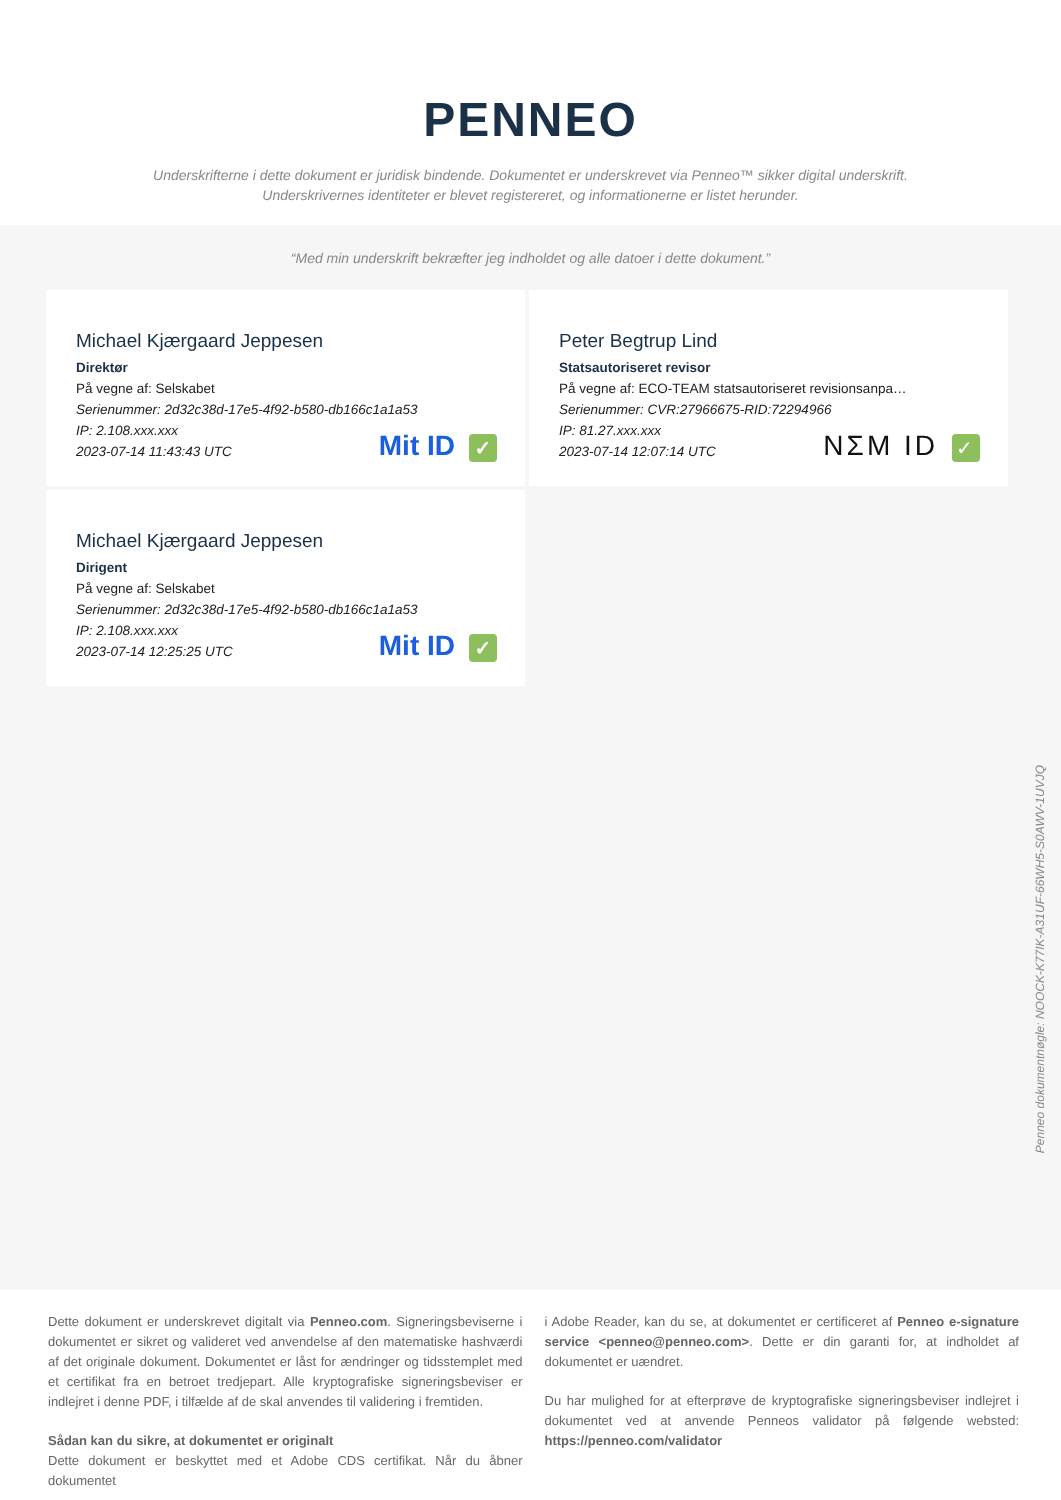PENNEO
Underskrifterne i dette dokument er juridisk bindende. Dokumentet er underskrevet via Penneo™ sikker digital underskrift.
Underskrivernes identiteter er blevet registereret, og informationerne er listet herunder.
“Med min underskrift bekræfter jeg indholdet og alle datoer i dette dokument.”
Michael Kjærgaard Jeppesen
Direktør
På vegne af: Selskabet
Serienummer: 2d32c38d-17e5-4f92-b580-db166c1a1a53
IP: 2.108.xxx.xxx
2023-07-14 11:43:43 UTC
Mit ID ✓
Peter Begtrup Lind
Statsautoriseret revisor
På vegne af: ECO-TEAM statsautoriseret revisionsanpa…
Serienummer: CVR:27966675-RID:72294966
IP: 81.27.xxx.xxx
2023-07-14 12:07:14 UTC
NΣM ID ✓
Michael Kjærgaard Jeppesen
Dirigent
På vegne af: Selskabet
Serienummer: 2d32c38d-17e5-4f92-b580-db166c1a1a53
IP: 2.108.xxx.xxx
2023-07-14 12:25:25 UTC
Mit ID ✓
Penneo dokumentnøgle: NOOCK-K77IK-A31UF-66WH5-S0AWV-1UVJQ
Dette dokument er underskrevet digitalt via Penneo.com. Signeringsbeviserne i dokumentet er sikret og valideret ved anvendelse af den matematiske hashværdi af det originale dokument. Dokumentet er låst for ændringer og tidsstemplet med et certifikat fra en betroet tredjepart. Alle kryptografiske signeringsbeviser er indlejret i denne PDF, i tilfælde af de skal anvendes til validering i fremtiden.
Sådan kan du sikre, at dokumentet er originalt
Dette dokument er beskyttet med et Adobe CDS certifikat. Når du åbner dokumentet
i Adobe Reader, kan du se, at dokumentet er certificeret af Penneo e-signature service <penneo@penneo.com>. Dette er din garanti for, at indholdet af dokumentet er uændret.
Du har mulighed for at efterprøve de kryptografiske signeringsbeviser indlejret i dokumentet ved at anvende Penneos validator på følgende websted: https://penneo.com/validator